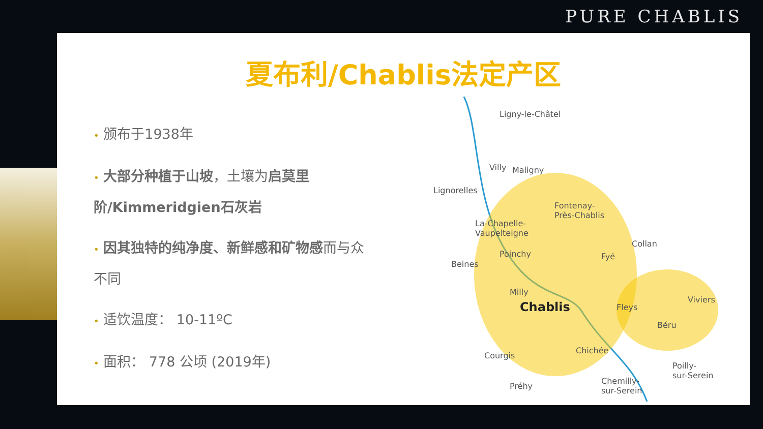PURE CHABLIS
夏布利/Chablis法定产区
• 颁布于1938年
• 大部分种植于山坡，土壤为启莫里阶/Kimmeridgien石灰岩
• 因其独特的纯净度、新鲜感和矿物感而与众不同
• 适饮温度： 10-11ºC
• 面积： 778 公顷 (2019年)
Ligny-le-Châtel
Villy Maligny
Lignorelles
Fontenay-
Près-Chablis
La-Chapelle-
Vaupelteigne
Collan
Poinchy Fyé
Beines
Milly
Chablis Fleys
Viviers
Béru
Chichée
Courgis
Poilly-
sur-Serein
Chemilly-
sur-Serein Préhy